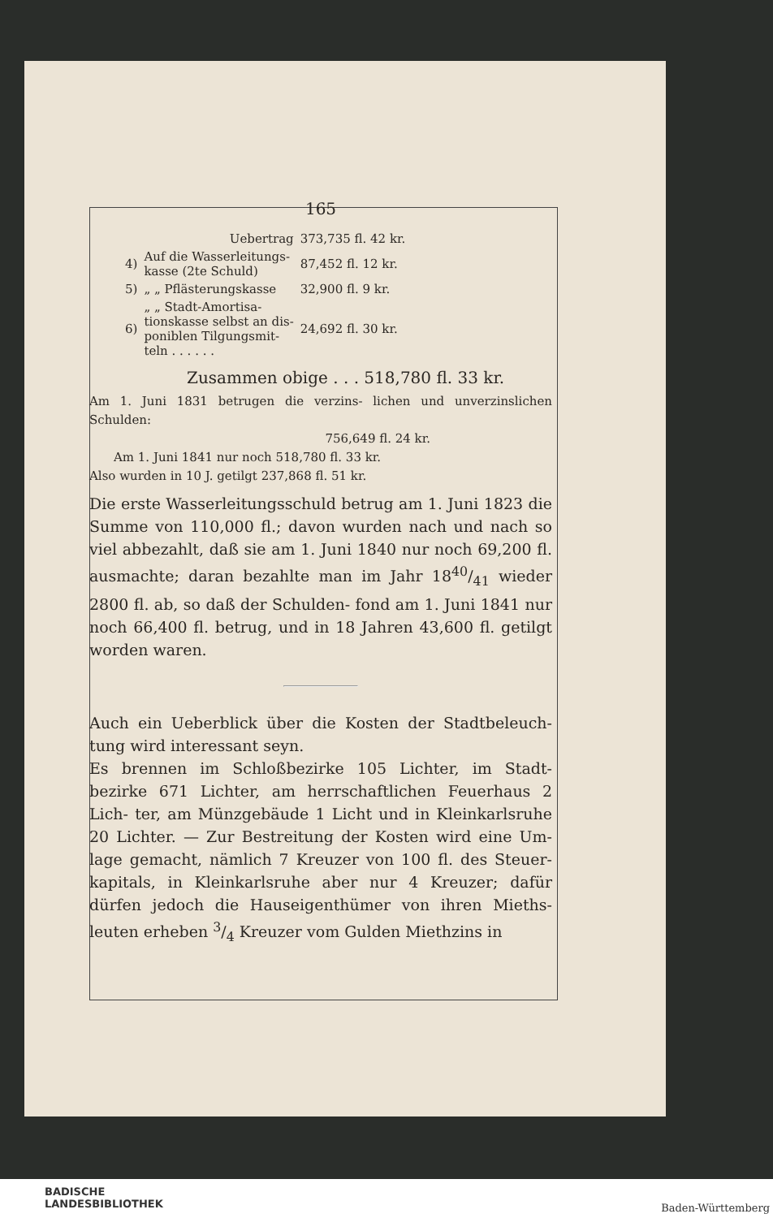165
| | Uebertrag | 373,735 fl. 42 kr. |
| 4) | Auf die Wasserleitungs- kasse (2te Schuld) | 87,452 fl. 12 kr. |
| 5) | „ „ Pflästerungskasse | 32,900 fl. 9 kr. |
| 6) | „ „ Stadt-Amortisa- tionskasse selbst an dis- poniblen Tilgungsmit- teln . . . . . . | 24,692 fl. 30 kr. |
Zusammen obige . . . 518,780 fl. 33 kr.
Am 1. Juni 1831 betrugen die verzins- lichen und unverzinslichen Schulden:
756,649 fl. 24 kr.
Am 1. Juni 1841 nur noch 518,780 fl. 33 kr.
Also wurden in 10 J. getilgt 237,868 fl. 51 kr.
Die erste Wasserleitungsschuld betrug am 1. Juni 1823 die Summe von 110,000 fl.; davon wurden nach und nach so viel abbezahlt, daß sie am 1. Juni 1840 nur noch 69,200 fl. ausmachte; daran bezahlte man im Jahr 1840/41 wieder 2800 fl. ab, so daß der Schulden- fond am 1. Juni 1841 nur noch 66,400 fl. betrug, und in 18 Jahren 43,600 fl. getilgt worden waren.
Auch ein Ueberblick über die Kosten der Stadtbeleuch- tung wird interessant seyn.
Es brennen im Schloßbezirke 105 Lichter, im Stadt- bezirke 671 Lichter, am herrschaftlichen Feuerhaus 2 Lich- ter, am Münzgebäude 1 Licht und in Kleinkarlsruhe 20 Lichter. — Zur Bestreitung der Kosten wird eine Um- lage gemacht, nämlich 7 Kreuzer von 100 fl. des Steuer- kapitals, in Kleinkarlsruhe aber nur 4 Kreuzer; dafür dürfen jedoch die Hauseigenthümer von ihren Mieths- leuten erheben 3/4 Kreuzer vom Gulden Miethzins in
BADISCHE
LANDESBIBLIOTHEK
Baden-Württemberg